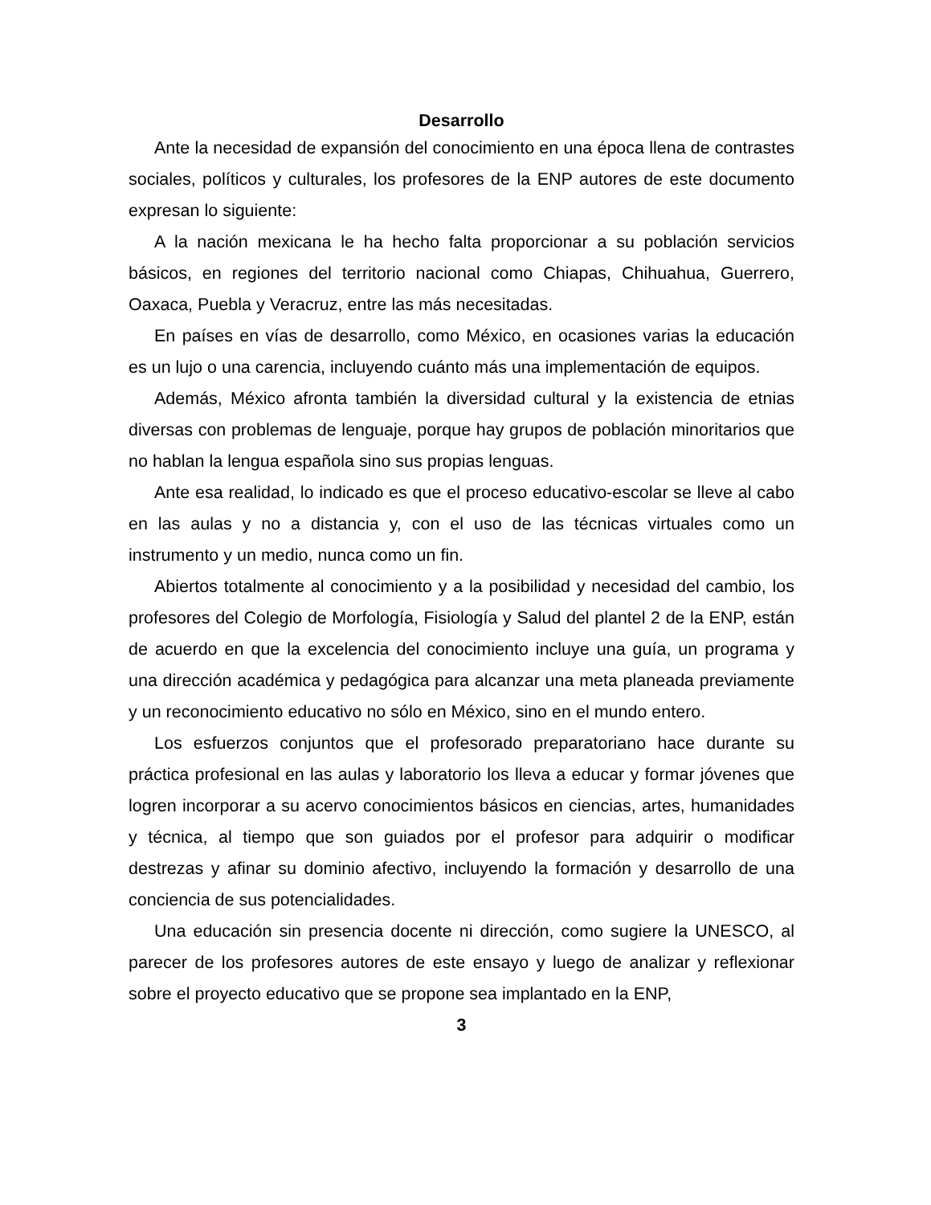Desarrollo
Ante la necesidad de expansión del conocimiento en una época llena de contrastes sociales, políticos y culturales, los profesores de la ENP autores de este documento expresan lo siguiente:
A la nación mexicana le ha hecho falta proporcionar a su población servicios básicos, en regiones del territorio nacional como Chiapas, Chihuahua, Guerrero, Oaxaca, Puebla y Veracruz, entre las más necesitadas.
En países en vías de desarrollo, como México, en ocasiones varias la educación es un lujo o una carencia, incluyendo cuánto más una implementación de equipos.
Además, México afronta también la diversidad cultural y la existencia de etnias diversas con problemas de lenguaje, porque hay grupos de población minoritarios que no hablan la lengua española sino sus propias lenguas.
Ante esa realidad, lo indicado es que el proceso educativo-escolar se lleve al cabo en las aulas y no a distancia y, con el uso de las técnicas virtuales como un instrumento y un medio, nunca como un fin.
Abiertos totalmente al conocimiento y a la posibilidad y necesidad del cambio, los profesores del Colegio de Morfología, Fisiología y Salud del plantel 2 de la ENP, están de acuerdo en que la excelencia del conocimiento incluye una guía, un programa y una dirección académica y pedagógica para alcanzar una meta planeada previamente y un reconocimiento educativo no sólo en México, sino en el mundo entero.
Los esfuerzos conjuntos que el profesorado preparatoriano hace durante su práctica profesional en las aulas y laboratorio los lleva a educar y formar jóvenes que logren incorporar a su acervo conocimientos básicos en ciencias, artes, humanidades y técnica, al tiempo que son guiados por el profesor para adquirir o modificar destrezas y afinar su dominio afectivo, incluyendo la formación y desarrollo de una conciencia de sus potencialidades.
Una educación sin presencia docente ni dirección, como sugiere la UNESCO, al parecer de los profesores autores de este ensayo y luego de analizar y reflexionar sobre el proyecto educativo que se propone sea implantado en la ENP,
3